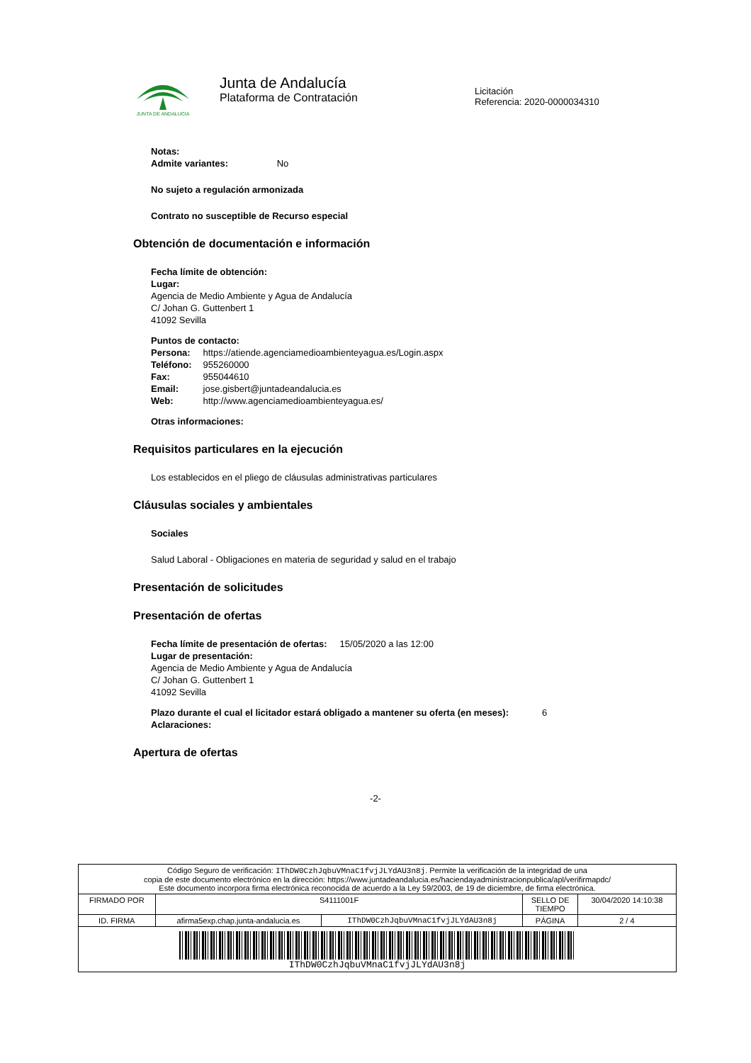JUNTA DE ANDALUCIA
Junta de Andalucía
Plataforma de Contratación
Licitación
Referencia: 2020-0000034310
Notas:
Admite variantes: No
No sujeto a regulación armonizada
Contrato no susceptible de Recurso especial
Obtención de documentación e información
Fecha límite de obtención:
Lugar:
Agencia de Medio Ambiente y Agua de Andalucía
C/ Johan G. Guttenbert 1
41092 Sevilla
Puntos de contacto:
| Persona: | https://atiende.agenciamedioambienteyagua.es/Login.aspx |
| Teléfono: | 955260000 |
| Fax: | 955044610 |
| Email: | jose.gisbert@juntadeandalucia.es |
| Web: | http://www.agenciamedioambienteyagua.es/ |
Otras informaciones:
Requisitos particulares en la ejecución
Los establecidos en el pliego de cláusulas administrativas particulares
Cláusulas sociales y ambientales
Sociales
Salud Laboral - Obligaciones en materia de seguridad y salud en el trabajo
Presentación de solicitudes
Presentación de ofertas
Fecha límite de presentación de ofertas: 15/05/2020 a las 12:00
Lugar de presentación:
Agencia de Medio Ambiente y Agua de Andalucía
C/ Johan G. Guttenbert 1
41092 Sevilla
Plazo durante el cual el licitador estará obligado a mantener su oferta (en meses): 6
Aclaraciones:
Apertura de ofertas
-2-
| Código Seguro de verificación: IThDW0CzhJqbuVMnaC1fvjJLYdAU3n8j . Permite la verificación de la integridad de una copia de este documento electrónico en la dirección: https://www.juntadeandalucia.es/haciendayadministracionpublica/apl/verifirmapdc/ Este documento incorpora firma electrónica reconocida de acuerdo a la Ley 59/2003, de 19 de diciembre, de firma electrónica. | | | | |
| FIRMADO POR | S4111001F | | SELLO DE TIEMPO | 30/04/2020 14:10:38 |
| ID. FIRMA | afirma5exp.chap.junta-andalucia.es | IThDW0CzhJqbuVMnaC1fvjJLYdAU3n8j | PÁGINA | 2 / 4 |
| IThDW0CzhJqbuVMnaC1fvjJLYdAU3n8j | | | | |